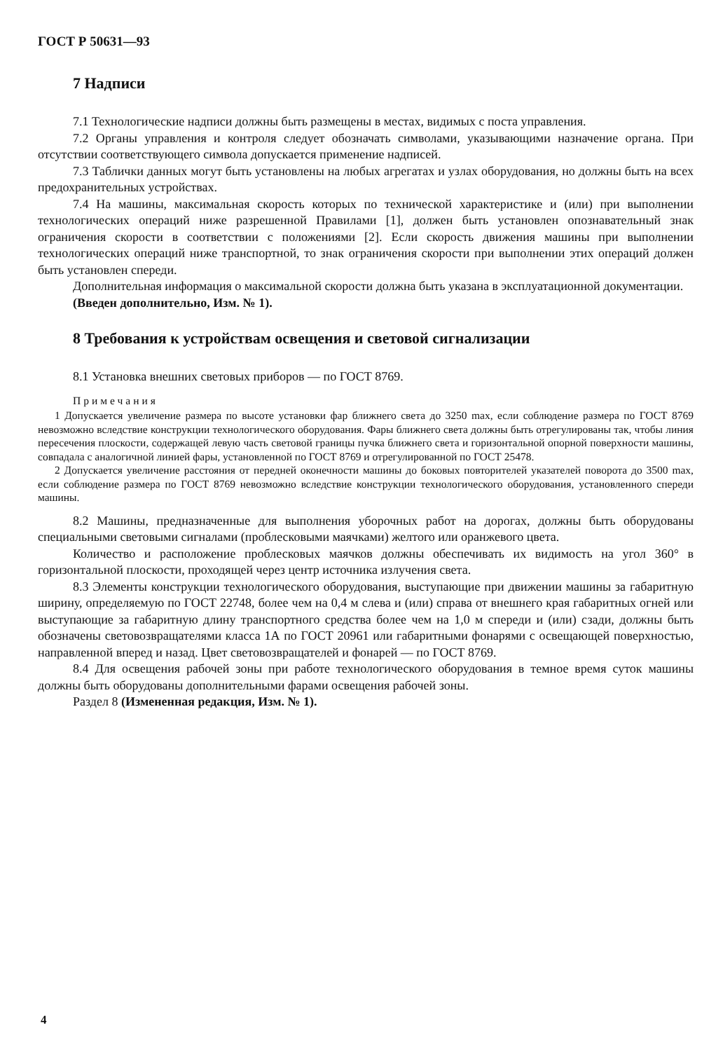ГОСТ Р 50631—93
7 Надписи
7.1 Технологические надписи должны быть размещены в местах, видимых с поста управления.
7.2 Органы управления и контроля следует обозначать символами, указывающими назначение органа. При отсутствии соответствующего символа допускается применение надписей.
7.3 Таблички данных могут быть установлены на любых агрегатах и узлах оборудования, но должны быть на всех предохранительных устройствах.
7.4 На машины, максимальная скорость которых по технической характеристике и (или) при выполнении технологических операций ниже разрешенной Правилами [1], должен быть установлен опознавательный знак ограничения скорости в соответствии с положениями [2]. Если скорость движения машины при выполнении технологических операций ниже транспортной, то знак ограничения скорости при выполнении этих операций должен быть установлен спереди.
Дополнительная информация о максимальной скорости должна быть указана в эксплуатационной документации.
(Введен дополнительно, Изм. № 1).
8 Требования к устройствам освещения и световой сигнализации
8.1 Установка внешних световых приборов — по ГОСТ 8769.
Примечания
1 Допускается увеличение размера по высоте установки фар ближнего света до 3250 max, если соблюдение размера по ГОСТ 8769 невозможно вследствие конструкции технологического оборудования. Фары ближнего света должны быть отрегулированы так, чтобы линия пересечения плоскости, содержащей левую часть световой границы пучка ближнего света и горизонтальной опорной поверхности машины, совпадала с аналогичной линией фары, установленной по ГОСТ 8769 и отрегулированной по ГОСТ 25478.
2 Допускается увеличение расстояния от передней оконечности машины до боковых повторителей указателей поворота до 3500 max, если соблюдение размера по ГОСТ 8769 невозможно вследствие конструкции технологического оборудования, установленного спереди машины.
8.2 Машины, предназначенные для выполнения уборочных работ на дорогах, должны быть оборудованы специальными световыми сигналами (проблесковыми маячками) желтого или оранжевого цвета.
Количество и расположение проблесковых маячков должны обеспечивать их видимость на угол 360° в горизонтальной плоскости, проходящей через центр источника излучения света.
8.3 Элементы конструкции технологического оборудования, выступающие при движении машины за габаритную ширину, определяемую по ГОСТ 22748, более чем на 0,4 м слева и (или) справа от внешнего края габаритных огней или выступающие за габаритную длину транспортного средства более чем на 1,0 м спереди и (или) сзади, должны быть обозначены световозвращателями класса 1А по ГОСТ 20961 или габаритными фонарями с освещающей поверхностью, направленной вперед и назад. Цвет световозвращателей и фонарей — по ГОСТ 8769.
8.4 Для освещения рабочей зоны при работе технологического оборудования в темное время суток машины должны быть оборудованы дополнительными фарами освещения рабочей зоны.
Раздел 8 (Измененная редакция, Изм. № 1).
4